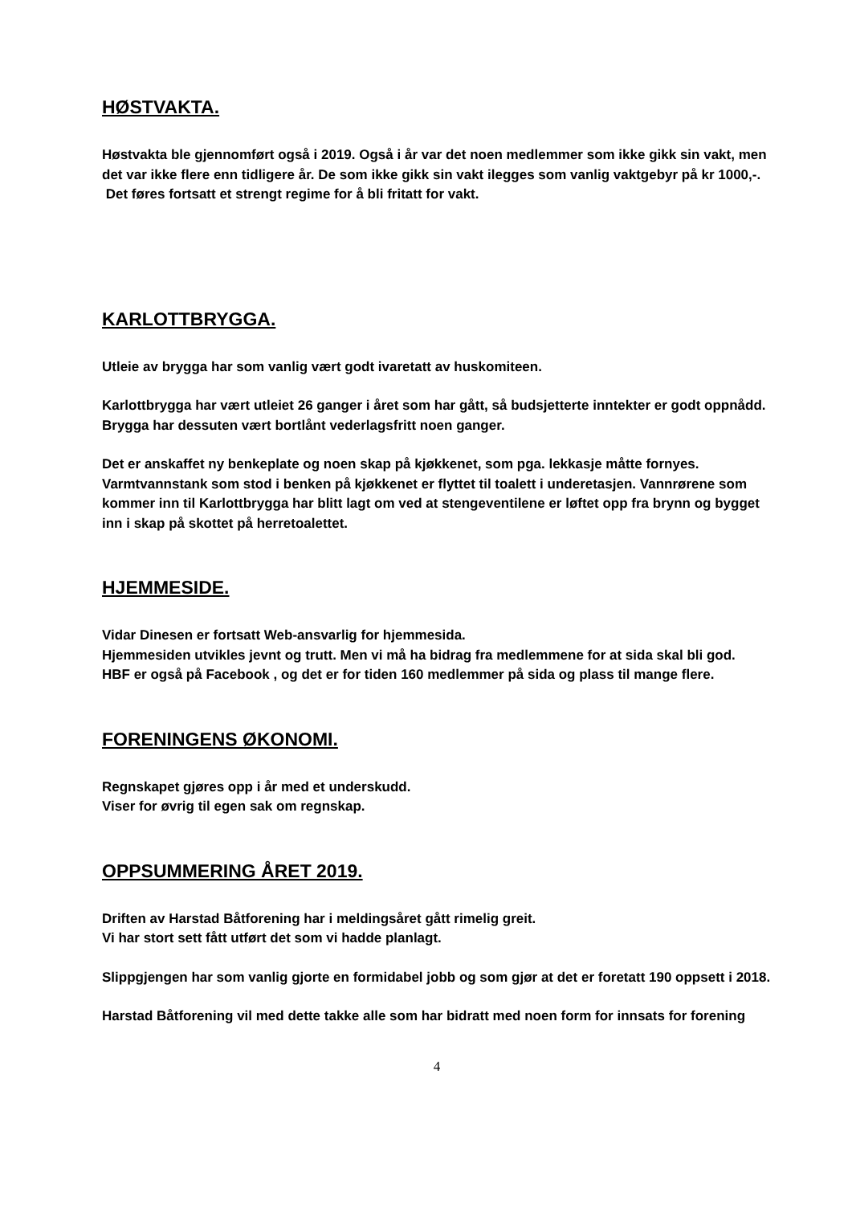HØSTVAKTA.
Høstvakta ble gjennomført også i 2019. Også i år var det noen medlemmer som ikke gikk sin vakt, men det var ikke flere enn tidligere år. De som ikke gikk sin vakt ilegges som vanlig vaktgebyr på kr 1000,-.
Det føres fortsatt et strengt regime for å bli fritatt for vakt.
KARLOTTBRYGGA.
Utleie av brygga har som vanlig vært godt ivaretatt av huskomiteen.
Karlottbrygga har vært utleiet 26 ganger i året som har gått, så budsjetterte inntekter er godt oppnådd. Brygga har dessuten vært bortlånt vederlagsfritt noen ganger.
Det er anskaffet ny benkeplate og noen skap på kjøkkenet, som pga. lekkasje måtte fornyes. Varmtvannstank som stod i benken på kjøkkenet er flyttet til toalett i underetasjen. Vannrørene som kommer inn til Karlottbrygga har blitt lagt om ved at stengeventilene er løftet opp fra brynn og bygget inn i skap på skottet på herretoalettet.
HJEMMESIDE.
Vidar Dinesen er fortsatt Web-ansvarlig for hjemmesida.
Hjemmesiden utvikles jevnt og trutt. Men vi må ha bidrag fra medlemmene for at sida skal bli god.
HBF er også på Facebook , og det er for tiden 160 medlemmer på sida og plass til mange flere.
FORENINGENS ØKONOMI.
Regnskapet gjøres opp i år med et underskudd.
Viser for øvrig til egen sak om regnskap.
OPPSUMMERING ÅRET 2019.
Driften av Harstad Båtforening har i meldingsåret gått rimelig greit.
Vi har stort sett fått utført det som vi hadde planlagt.
Slippgjengen har som vanlig gjorte en formidabel jobb og som gjør at det er foretatt 190 oppsett i 2018.
Harstad Båtforening vil med dette takke alle som har bidratt med noen form for innsats for forening
4